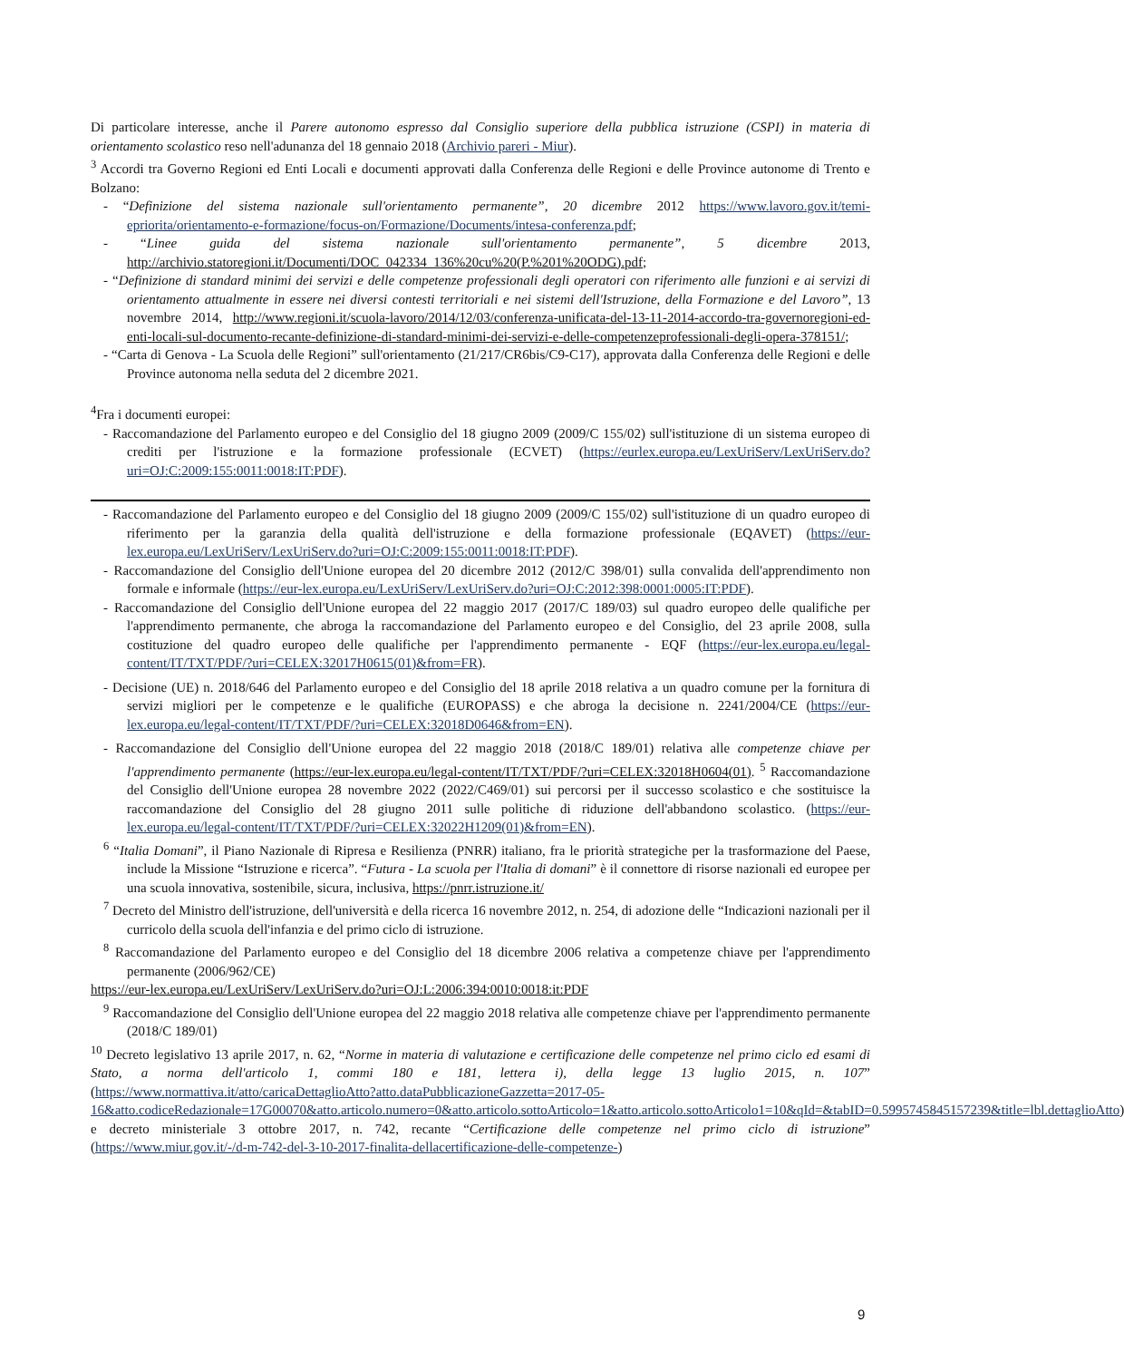Di particolare interesse, anche il Parere autonomo espresso dal Consiglio superiore della pubblica istruzione (CSPI) in materia di orientamento scolastico reso nell'adunanza del 18 gennaio 2018 (Archivio pareri - Miur).
<sup>3</sup> Accordi tra Governo Regioni ed Enti Locali e documenti approvati dalla Conferenza delle Regioni e delle Province autonome di Trento e Bolzano:
- “Definizione del sistema nazionale sull'orientamento permanente”, 20 dicembre 2012 https://www.lavoro.gov.it/temi-epriorita/orientamento-e-formazione/focus-on/Formazione/Documents/intesa-conferenza.pdf;
- “Linee guida del sistema nazionale sull'orientamento permanente”, 5 dicembre 2013, http://archivio.statoregioni.it/Documenti/DOC_042334_136%20cu%20(P.%201%20ODG).pdf;
- “Definizione di standard minimi dei servizi e delle competenze professionali degli operatori con riferimento alle funzioni e ai servizi di orientamento attualmente in essere nei diversi contesti territoriali e nei sistemi dell'Istruzione, della Formazione e del Lavoro”, 13 novembre 2014, http://www.regioni.it/scuola-lavoro/2014/12/03/conferenza-unificata-del-13-11-2014-accordo-tra-governoregioni-ed-enti-locali-sul-documento-recante-definizione-di-standard-minimi-dei-servizi-e-delle-competenzeprofessionali-degli-opera-378151/;
- “Carta di Genova - La Scuola delle Regioni” sull'orientamento (21/217/CR6bis/C9-C17), approvata dalla Conferenza delle Regioni e delle Province autonoma nella seduta del 2 dicembre 2021.
<sup>4</sup> Fra i documenti europei:
- Raccomandazione del Parlamento europeo e del Consiglio del 18 giugno 2009 (2009/C 155/02) sull'istituzione di un sistema europeo di crediti per l'istruzione e la formazione professionale (ECVET) (https://eurlex.europa.eu/LexUriServ/LexUriServ.do?uri=OJ:C:2009:155:0011:0018:IT:PDF).
- Raccomandazione del Parlamento europeo e del Consiglio del 18 giugno 2009 (2009/C 155/02) sull'istituzione di un quadro europeo di riferimento per la garanzia della qualità dell'istruzione e della formazione professionale (EQAVET) (https://eur-lex.europa.eu/LexUriServ/LexUriServ.do?uri=OJ:C:2009:155:0011:0018:IT:PDF).
- Raccomandazione del Consiglio dell'Unione europea del 20 dicembre 2012 (2012/C 398/01) sulla convalida dell'apprendimento non formale e informale (https://eur-lex.europa.eu/LexUriServ/LexUriServ.do?uri=OJ:C:2012:398:0001:0005:IT:PDF).
- Raccomandazione del Consiglio dell'Unione europea del 22 maggio 2017 (2017/C 189/03) sul quadro europeo delle qualifiche per l'apprendimento permanente, che abroga la raccomandazione del Parlamento europeo e del Consiglio, del 23 aprile 2008, sulla costituzione del quadro europeo delle qualifiche per l'apprendimento permanente - EQF (https://eur-lex.europa.eu/legal-content/IT/TXT/PDF/?uri=CELEX:32017H0615(01)&from=FR).
- Decisione (UE) n. 2018/646 del Parlamento europeo e del Consiglio del 18 aprile 2018 relativa a un quadro comune per la fornitura di servizi migliori per le competenze e le qualifiche (EUROPASS) e che abroga la decisione n. 2241/2004/CE (https://eur-lex.europa.eu/legal-content/IT/TXT/PDF/?uri=CELEX:32018D0646&from=EN).
- Raccomandazione del Consiglio dell'Unione europea del 22 maggio 2018 (2018/C 189/01) relativa alle competenze chiave per l'apprendimento permanente (https://eur-lex.europa.eu/legal-content/IT/TXT/PDF/?uri=CELEX:32018H0604(01). <sup>5</sup> Raccomandazione del Consiglio dell'Unione europea 28 novembre 2022 (2022/C469/01) sui percorsi per il successo scolastico e che sostituisce la raccomandazione del Consiglio del 28 giugno 2011 sulle politiche di riduzione dell'abbandono scolastico. (https://eur-lex.europa.eu/legal-content/IT/TXT/PDF/?uri=CELEX:32022H1209(01)&from=EN).
<sup>6</sup> “Italia Domani”, il Piano Nazionale di Ripresa e Resilienza (PNRR) italiano, fra le priorità strategiche per la trasformazione del Paese, include la Missione “Istruzione e ricerca”. “Futura - La scuola per l'Italia di domani” è il connettore di risorse nazionali ed europee per una scuola innovativa, sostenibile, sicura, inclusiva, https://pnrr.istruzione.it/
<sup>7</sup> Decreto del Ministro dell'istruzione, dell'università e della ricerca 16 novembre 2012, n. 254, di adozione delle “Indicazioni nazionali per il curricolo della scuola dell'infanzia e del primo ciclo di istruzione.
<sup>8</sup> Raccomandazione del Parlamento europeo e del Consiglio del 18 dicembre 2006 relativa a competenze chiave per l'apprendimento permanente (2006/962/CE)
https://eur-lex.europa.eu/LexUriServ/LexUriServ.do?uri=OJ:L:2006:394:0010:0018:it:PDF
<sup>9</sup> Raccomandazione del Consiglio dell'Unione europea del 22 maggio 2018 relativa alle competenze chiave per l'apprendimento permanente (2018/C 189/01)
<sup>10</sup> Decreto legislativo 13 aprile 2017, n. 62, “Norme in materia di valutazione e certificazione delle competenze nel primo ciclo ed esami di Stato, a norma dell'articolo 1, commi 180 e 181, lettera i), della legge 13 luglio 2015, n. 107” (https://www.normattiva.it/atto/caricaDettaglioAtto?atto.dataPubblicazioneGazzetta=2017-05-16&atto.codiceRedazionale=17G00070&atto.articolo.numero=0&atto.articolo.sottoArticolo=1&atto.articolo.sottoArticolo1=10&qId=&tabID=0.5995745845157239&title=lbl.dettaglioAtto) e decreto ministeriale 3 ottobre 2017, n. 742, recante “Certificazione delle competenze nel primo ciclo di istruzione” (https://www.miur.gov.it/-/d-m-742-del-3-10-2017-finalita-dellacertificazione-delle-competenze-)
9